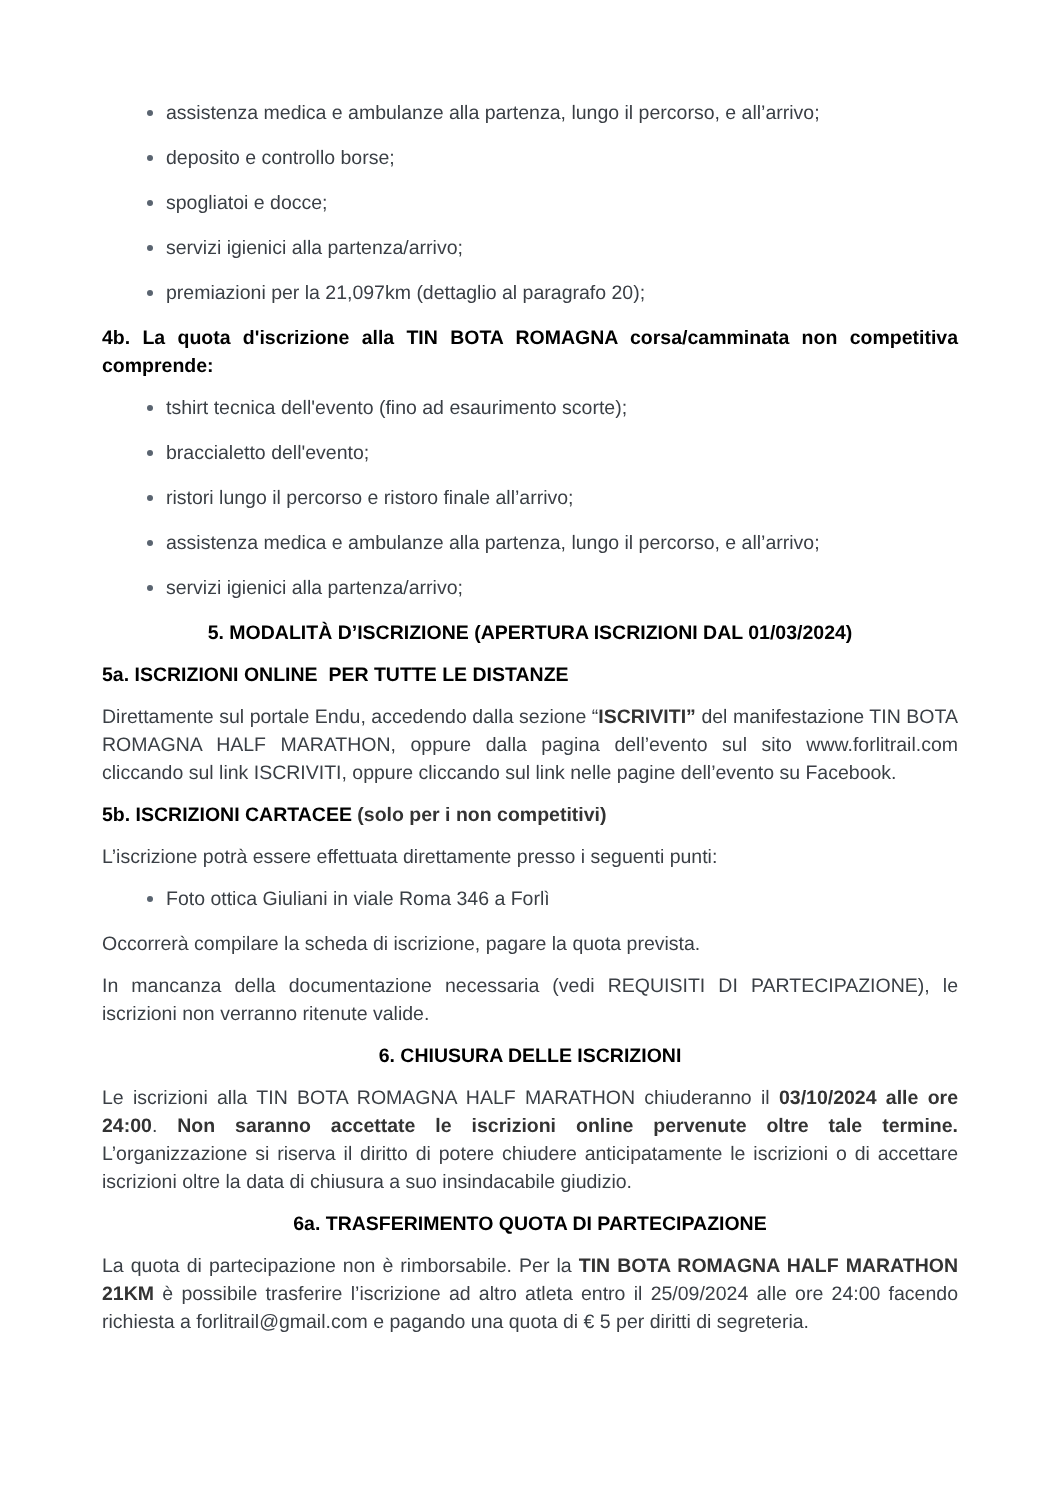assistenza medica e ambulanze alla partenza, lungo il percorso, e all’arrivo;
deposito e controllo borse;
spogliatoi e docce;
servizi igienici alla partenza/arrivo;
premiazioni per la 21,097km (dettaglio al paragrafo 20);
4b. La quota d'iscrizione alla TIN BOTA ROMAGNA corsa/camminata non competitiva comprende:
tshirt tecnica dell'evento (fino ad esaurimento scorte);
braccialetto dell'evento;
ristori lungo il percorso e ristoro finale all’arrivo;
assistenza medica e ambulanze alla partenza, lungo il percorso, e all’arrivo;
servizi igienici alla partenza/arrivo;
5. MODALITÀ D’ISCRIZIONE (APERTURA ISCRIZIONI DAL 01/03/2024)
5a. ISCRIZIONI ONLINE PER TUTTE LE DISTANZE
Direttamente sul portale Endu, accedendo dalla sezione “ISCRIVITI” del manifestazione TIN BOTA ROMAGNA HALF MARATHON, oppure dalla pagina dell’evento sul sito www.forlitrail.com cliccando sul link ISCRIVITI, oppure cliccando sul link nelle pagine dell’evento su Facebook.
5b. ISCRIZIONI CARTACEE (solo per i non competitivi)
L’iscrizione potrà essere effettuata direttamente presso i seguenti punti:
Foto ottica Giuliani in viale Roma 346 a Forlì
Occorrerà compilare la scheda di iscrizione, pagare la quota prevista.
In mancanza della documentazione necessaria (vedi REQUISITI DI PARTECIPAZIONE), le iscrizioni non verranno ritenute valide.
6. CHIUSURA DELLE ISCRIZIONI
Le iscrizioni alla TIN BOTA ROMAGNA HALF MARATHON chiuderanno il 03/10/2024 alle ore 24:00. Non saranno accettate le iscrizioni online pervenute oltre tale termine. L’organizzazione si riserva il diritto di potere chiudere anticipatamente le iscrizioni o di accettare iscrizioni oltre la data di chiusura a suo insindacabile giudizio.
6a. TRASFERIMENTO QUOTA DI PARTECIPAZIONE
La quota di partecipazione non è rimborsabile. Per la TIN BOTA ROMAGNA HALF MARATHON 21KM è possibile trasferire l’iscrizione ad altro atleta entro il 25/09/2024 alle ore 24:00 facendo richiesta a forlitrail@gmail.com e pagando una quota di € 5 per diritti di segreteria.